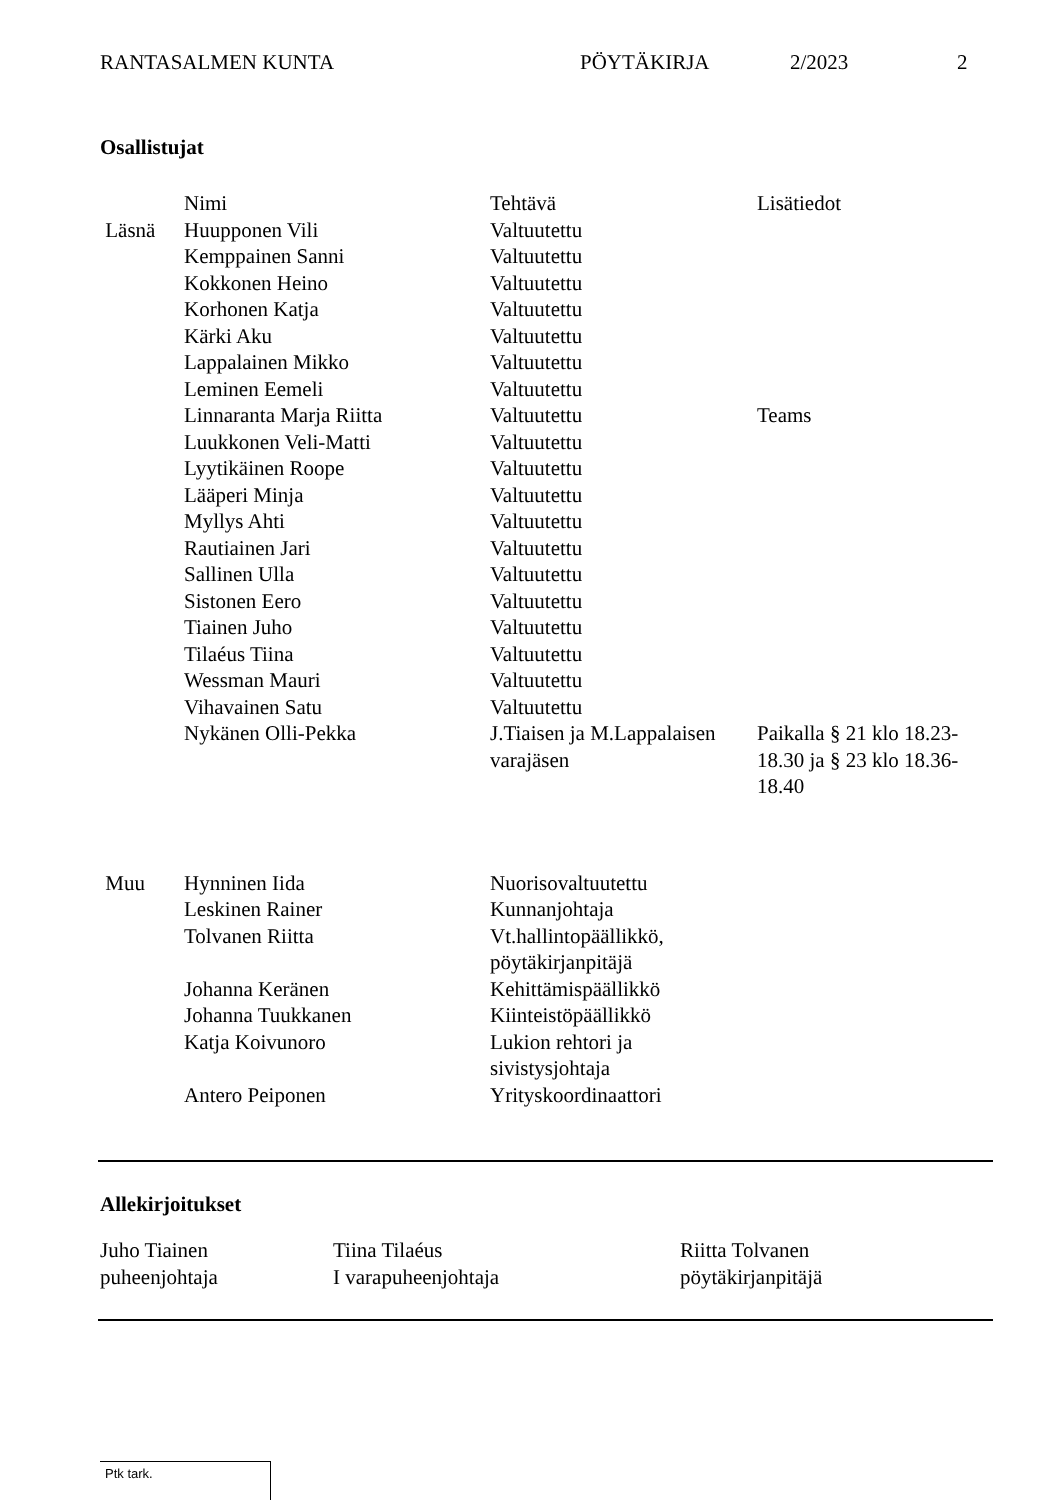RANTASALMEN KUNTA PÖYTÄKIRJA 2/2023 2
Osallistujat
| | Nimi | Tehtävä | Lisätiedot |
| Läsnä | Huupponen Vili | Valtuutettu | |
| | Kemppainen Sanni | Valtuutettu | |
| | Kokkonen Heino | Valtuutettu | |
| | Korhonen Katja | Valtuutettu | |
| | Kärki Aku | Valtuutettu | |
| | Lappalainen Mikko | Valtuutettu | |
| | Leminen Eemeli | Valtuutettu | |
| | Linnaranta Marja Riitta | Valtuutettu | Teams |
| | Luukkonen Veli-Matti | Valtuutettu | |
| | Lyytikäinen Roope | Valtuutettu | |
| | Lääperi Minja | Valtuutettu | |
| | Myllys Ahti | Valtuutettu | |
| | Rautiainen Jari | Valtuutettu | |
| | Sallinen Ulla | Valtuutettu | |
| | Sistonen Eero | Valtuutettu | |
| | Tiainen Juho | Valtuutettu | |
| | Tilaéus Tiina | Valtuutettu | |
| | Wessman Mauri | Valtuutettu | |
| | Vihavainen Satu | Valtuutettu | |
| | Nykänen Olli-Pekka | J.Tiaisen ja M.Lappalaisen varajäsen | Paikalla § 21 klo 18.23-18.30 ja § 23 klo 18.36-18.40 |
| Muu | Hynninen Iida | Nuorisovaltuutettu | |
| | Leskinen Rainer | Kunnanjohtaja | |
| | Tolvanen Riitta | Vt.hallintopäällikkö, pöytäkirjanpitäjä | |
| | Johanna Keränen | Kehittämispäällikkö | |
| | Johanna Tuukkanen | Kiinteistöpäällikkö | |
| | Katja Koivunoro | Lukion rehtori ja sivistysjohtaja | |
| | Antero Peiponen | Yrityskoordinaattori | |
Allekirjoitukset
Juho Tiainen
puheenjohtaja
Tiina Tilaéus
I varapuheenjohtaja
Riitta Tolvanen
pöytäkirjanpitäjä
Ptk tark.